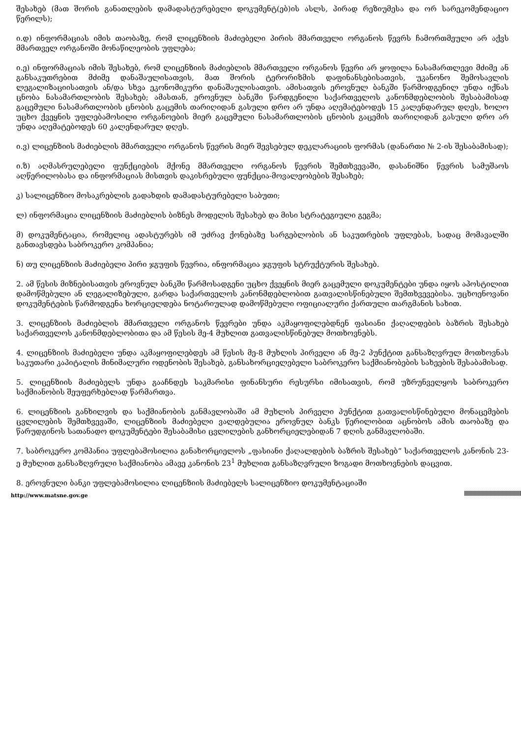შესახებ (მათ შორის განათლების დამადასტურებელი დოკუმენტ(ებ)ის ასლს, პირად რეზიუმესა და ორ სარეკომენდაციო წერილს);
ი.დ) ინფორმაციას იმის თაობაზე, რომ ლიცენზიის მაძიებელი პირის მმართველი ორგანოს წევრს ჩამორთმეული არ აქვს მმართველ ორგანოში მონაწილეობის უფლება;
ი.ე) ინფორმაციას იმის შესახებ, რომ ლიცენზიის მაძიებლის მმართველი ორგანოს წევრი არ ყოფილა ნასამართლევი მძიმე ან განსაკუთრებით მძიმე დანაშაულისათვის, მათ შორის ტერორიზმის დაფინანსებისათვის, უკანონო შემოსავლის ლეგალიზაციისათვის ან/და სხვა ეკონომიკური დანაშაულისათვის. ამისათვის ეროვნულ ბანკში წარმოდგენილ უნდა იქნას ცნობა ნასამართლობის შესახებ; ამასთან, ეროვნულ ბანკში წარდგენილი საქართველოს კანონმდებლობის შესაბამისად გაცემული ნასამართლობის ცნობის გაცემის თარიღიდან გასული დრო არ უნდა აღემატებოდეს 15 კალენდარულ დღეს, ხოლო უცხო ქვეყნის უფლებამოსილი ორგანოების მიერ გაცემული ნასამართლობის ცნობის გაცემის თარიღიდან გასული დრო არ უნდა აღემატებოდეს 60 კალენდარულ დღეს.
ი.ვ) ლიცენზიის მაძიებლის მმართველი ორგანოს წევრის მიერ შევსებულ დეკლარაციის ფორმას (დანართი № 2-ის შესაბამისად);
ი.ზ) აღმასრულებელი ფუნქციების მქონე მმართველი ორგანოს წევრის შემთხვევაში, დასანიშნი წევრის სამუშაოს აღწერილობასა და ინფორმაციას მისთვის დაკისრებული ფუნქცია-მოვალეობების შესახებ;
კ) სალიცენზიო მოსაკრებლის გადახდის დამადასტურებელი საბუთი;
ლ) ინფორმაცია ლიცენზიის მაძიებლის ბიზნეს მოდელის შესახებ და მისი სტრატეგიული გეგმა;
მ) დოკუმენტაცია, რომელიც ადასტურებს იმ უძრავ ქონებაზე სარგებლობის ან საკუთრების უფლებას, სადაც მომავალში განთავსდება საბროკერო კომპანია;
ნ) თუ ლიცენზიის მაძიებელი პირი ჯგუფის წევრია, ინფორმაცია ჯგუფის სტრუქტურის შესახებ.
2. ამ წესის მიზნებისათვის ეროვნულ ბანკში წარმოსადგენი უცხო ქვეყნის მიერ გაცემული დოკუმენტები უნდა იყოს აპოსტილით დამოწმებული ან ლეგალიზებული, გარდა საქართველოს კანონმდებლობით გათვალისწინებული შემთხვევებისა. უცხოენოვანი დოკუმენტების წარმოდგენა ხორციელდება ნოტარიულად დამოწმებული ოფიციალური ქართული თარგმანის სახით.
3. ლიცენზიის მაძიებლის მმართველი ორგანოს წევრები უნდა აკმაყოფილებდნენ ფასიანი ქაღალდების ბაზრის შესახებ საქართველოს კანონმდებლობითა და ამ წესის მე-4 მუხლით გათვალისწინებულ მოთხოვნებს.
4. ლიცენზიის მაძიებელი უნდა აკმაყოფილებდეს ამ წესის მე-8 მუხლის პირველი ან მე-2 პუნქტით განსაზღვრულ მოთხოვნას საკუთარი კაპიტალის მინიმალური ოდენობის შესახებ, განსახორციელებელი საბროკერო საქმიანობების სახეების შესაბამისად.
5. ლიცენზიის მაძიებელს უნდა გააჩნდეს საკმარისი ფინანსური რესურსი იმისათვის, რომ უზრუნველყოს საბროკერო საქმიანობის შეუფერხებლად წარმართვა.
6. ლიცენზიის განხილვის და საქმიანობის განმავლობაში ამ მუხლის პირველი პუნქტით გათვალისწინებული მონაცემების ცვლილების შემთხვევაში, ლიცენზიის მაძიებელი ვალდებულია ეროვნულ ბანკს წერილობით აცნობოს ამის თაობაზე და წარუდგინოს სათანადო დოკუმენტები შესაბამისი ცვლილების განხორციელებიდან 7 დღის განმავლობაში.
7. საბროკერო კომპანია უფლებამოსილია განახორციელოს „ფასიანი ქაღალდების ბაზრის შესახებ“ საქართველოს კანონის 23-ე მუხლით განსაზღვრული საქმიანობა ამავე კანონის 23<sup>1</sup> მუხლით განსაზღვრული ზოგადი მოთხოვნების დაცვით.
8. ეროვნული ბანკი უფლებამოსილია ლიცენზიის მაძიებელს სალიცენზიო დოკუმენტაციაში
http://www.matsne.gov.ge